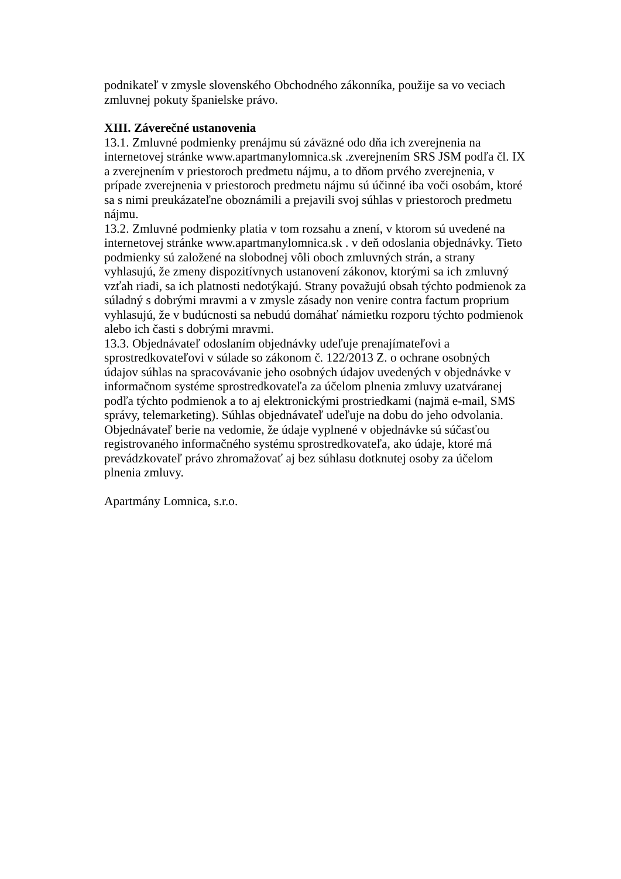podnikateľ v zmysle slovenského Obchodného zákonníka, použije sa vo veciach
zmluvnej pokuty španielske právo.
XIII. Záverečné ustanovenia
13.1. Zmluvné podmienky prenájmu sú záväzné odo dňa ich zverejnenia na
internetovej stránke www.apartmanylomnica.sk .zverejnením SRS JSM podľa čl. IX
a zverejnením v priestoroch predmetu nájmu, a to dňom prvého zverejnenia, v
prípade zverejnenia v priestoroch predmetu nájmu sú účinné iba voči osobám, ktoré
sa s nimi preukázateľne oboznámili a prejavili svoj súhlas v priestoroch predmetu
nájmu.
13.2. Zmluvné podmienky platia v tom rozsahu a znení, v ktorom sú uvedené na
internetovej stránke www.apartmanylomnica.sk . v deň odoslania objednávky. Tieto
podmienky sú založené na slobodnej vôli oboch zmluvných strán, a strany
vyhlasujú, že zmeny dispozitívnych ustanovení zákonov, ktorými sa ich zmluvný
vzťah riadi, sa ich platnosti nedotýkajú. Strany považujú obsah týchto podmienok za
súladný s dobrými mravmi a v zmysle zásady non venire contra factum proprium
vyhlasujú, že v budúcnosti sa nebudú domáhať námietku rozporu týchto podmienok
alebo ich časti s dobrými mravmi.
13.3. Objednávateľ odoslaním objednávky udeľuje prenajímateľovi a
sprostredkovateľovi v súlade so zákonom č. 122/2013 Z. o ochrane osobných
údajov súhlas na spracovávanie jeho osobných údajov uvedených v objednávke v
informačnom systéme sprostredkovateľa za účelom plnenia zmluvy uzatváranej
podľa týchto podmienok a to aj elektronickými prostriedkami (najmä e-mail, SMS
správy, telemarketing). Súhlas objednávateľ udeľuje na dobu do jeho odvolania.
Objednávateľ berie na vedomie, že údaje vyplnené v objednávke sú súčasťou
registrovaného informačného systému sprostredkovateľa, ako údaje, ktoré má
prevádzkovateľ právo zhromažovať aj bez súhlasu dotknutej osoby za účelom
plnenia zmluvy.
Apartmány Lomnica, s.r.o.